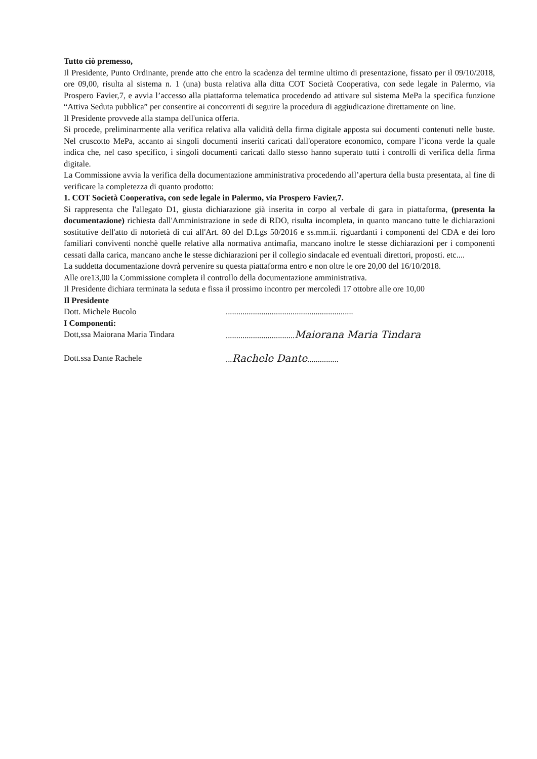Tutto ciò premesso,
Il Presidente, Punto Ordinante, prende atto che entro la scadenza del termine ultimo di presentazione, fissato per il 09/10/2018, ore 09,00, risulta al sistema n. 1 (una) busta relativa alla ditta COT Società Cooperativa, con sede legale in Palermo, via Prospero Favier,7, e avvia l’accesso alla piattaforma telematica procedendo ad attivare sul sistema MePa la specifica funzione “Attiva Seduta pubblica” per consentire ai concorrenti di seguire la procedura di aggiudicazione direttamente on line.
Il Presidente provvede alla stampa dell'unica offerta.
Si procede, preliminarmente alla verifica relativa alla validità della firma digitale apposta sui documenti contenuti nelle buste. Nel cruscotto MePa, accanto ai singoli documenti inseriti caricati dall'operatore economico, compare l’icona verde la quale indica che, nel caso specifico, i singoli documenti caricati dallo stesso hanno superato tutti i controlli di verifica della firma digitale.
La Commissione avvia la verifica della documentazione amministrativa procedendo all’apertura della busta presentata, al fine di verificare la completezza di quanto prodotto:
1. COT Società Cooperativa, con sede legale in Palermo, via Prospero Favier,7.
Si rappresenta che l'allegato D1, giusta dichiarazione già inserita in corpo al verbale di gara in piattaforma, (presenta la documentazione) richiesta dall'Amministrazione in sede di RDO, risulta incompleta, in quanto mancano tutte le dichiarazioni sostitutive dell'atto di notorietà di cui all'Art. 80 del D.Lgs 50/2016 e ss.mm.ii. riguardanti i componenti del CDA e dei loro familiari conviventi nonchè quelle relative alla normativa antimafia, mancano inoltre le stesse dichiarazioni per i componenti cessati dalla carica, mancano anche le stesse dichiarazioni per il collegio sindacale ed eventuali direttori, proposti. etc....
La suddetta documentazione dovrà pervenire su questa piattaforma entro e non oltre le ore 20,00 del 16/10/2018.
Alle ore13,00 la Commissione completa il controllo della documentazione amministrativa.
Il Presidente dichiara terminata la seduta e fissa il prossimo incontro per mercoledì 17 ottobre alle ore 10,00
Il Presidente
Dott. Michele Bucolo .............................................................
I Componenti:
Dott,ssa Maiorana Maria Tindara .................................Maiorana Maria Tindara
Dott.ssa Dante Rachele ...Rachele Dante...............